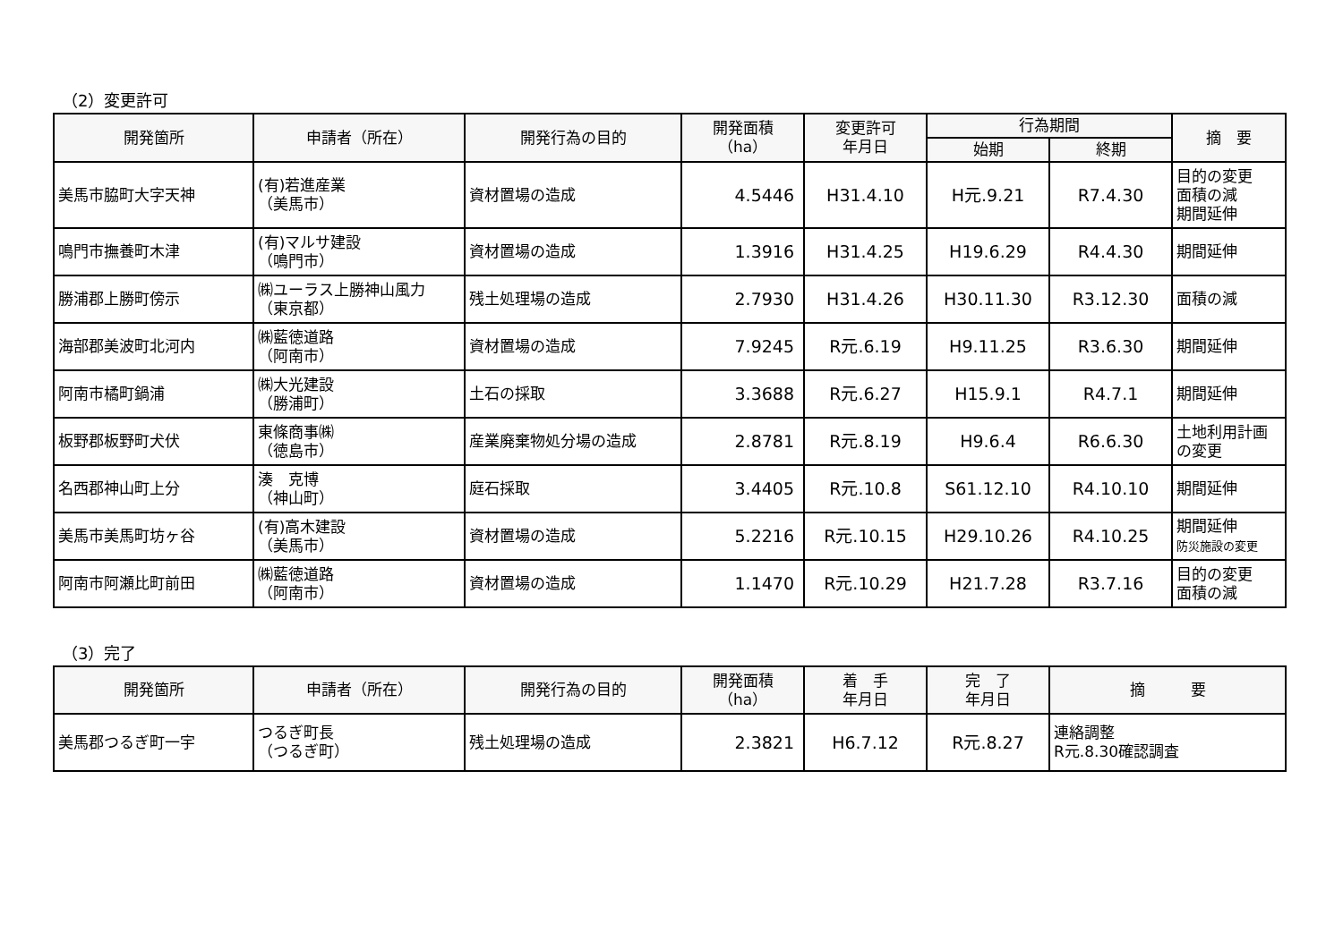（2）変更許可
| 開発箇所 | 申請者（所在） | 開発行為の目的 | 開発面積 （ha） | 変更許可 年月日 | 行為期間 | | 摘 要 |
| --- | --- | --- | --- | --- | --- | --- | --- |
| | | | | | 始期 | 終期 | |
| 美馬市脇町大字天神 | (有)若進産業 （美馬市） | 資材置場の造成 | 4.5446 | H31.4.10 | H元.9.21 | R7.4.30 | 目的の変更 面積の減 期間延伸 |
| 鳴門市撫養町木津 | (有)マルサ建設 （鳴門市） | 資材置場の造成 | 1.3916 | H31.4.25 | H19.6.29 | R4.4.30 | 期間延伸 |
| 勝浦郡上勝町傍示 | ㈱ユーラス上勝神山風力 （東京都） | 残土処理場の造成 | 2.7930 | H31.4.26 | H30.11.30 | R3.12.30 | 面積の減 |
| 海部郡美波町北河内 | ㈱藍徳道路 （阿南市） | 資材置場の造成 | 7.9245 | R元.6.19 | H9.11.25 | R3.6.30 | 期間延伸 |
| 阿南市橘町鍋浦 | ㈱大光建設 （勝浦町） | 土石の採取 | 3.3688 | R元.6.27 | H15.9.1 | R4.7.1 | 期間延伸 |
| 板野郡板野町犬伏 | 東條商事㈱ （徳島市） | 産業廃棄物処分場の造成 | 2.8781 | R元.8.19 | H9.6.4 | R6.6.30 | 土地利用計画 の変更 |
| 名西郡神山町上分 | 湊 克博 （神山町） | 庭石採取 | 3.4405 | R元.10.8 | S61.12.10 | R4.10.10 | 期間延伸 |
| 美馬市美馬町坊ヶ谷 | (有)高木建設 （美馬市） | 資材置場の造成 | 5.2216 | R元.10.15 | H29.10.26 | R4.10.25 | 期間延伸 防災施設の変更 |
| 阿南市阿瀬比町前田 | ㈱藍徳道路 （阿南市） | 資材置場の造成 | 1.1470 | R元.10.29 | H21.7.28 | R3.7.16 | 目的の変更 面積の減 |
（3）完了
| 開発箇所 | 申請者（所在） | 開発行為の目的 | 開発面積 （ha） | 着 手 年月日 | 完 了 年月日 | 摘 要 |
| --- | --- | --- | --- | --- | --- | --- |
| 美馬郡つるぎ町一宇 | つるぎ町長 （つるぎ町） | 残土処理場の造成 | 2.3821 | H6.7.12 | R元.8.27 | 連絡調整 R元.8.30確認調査 |